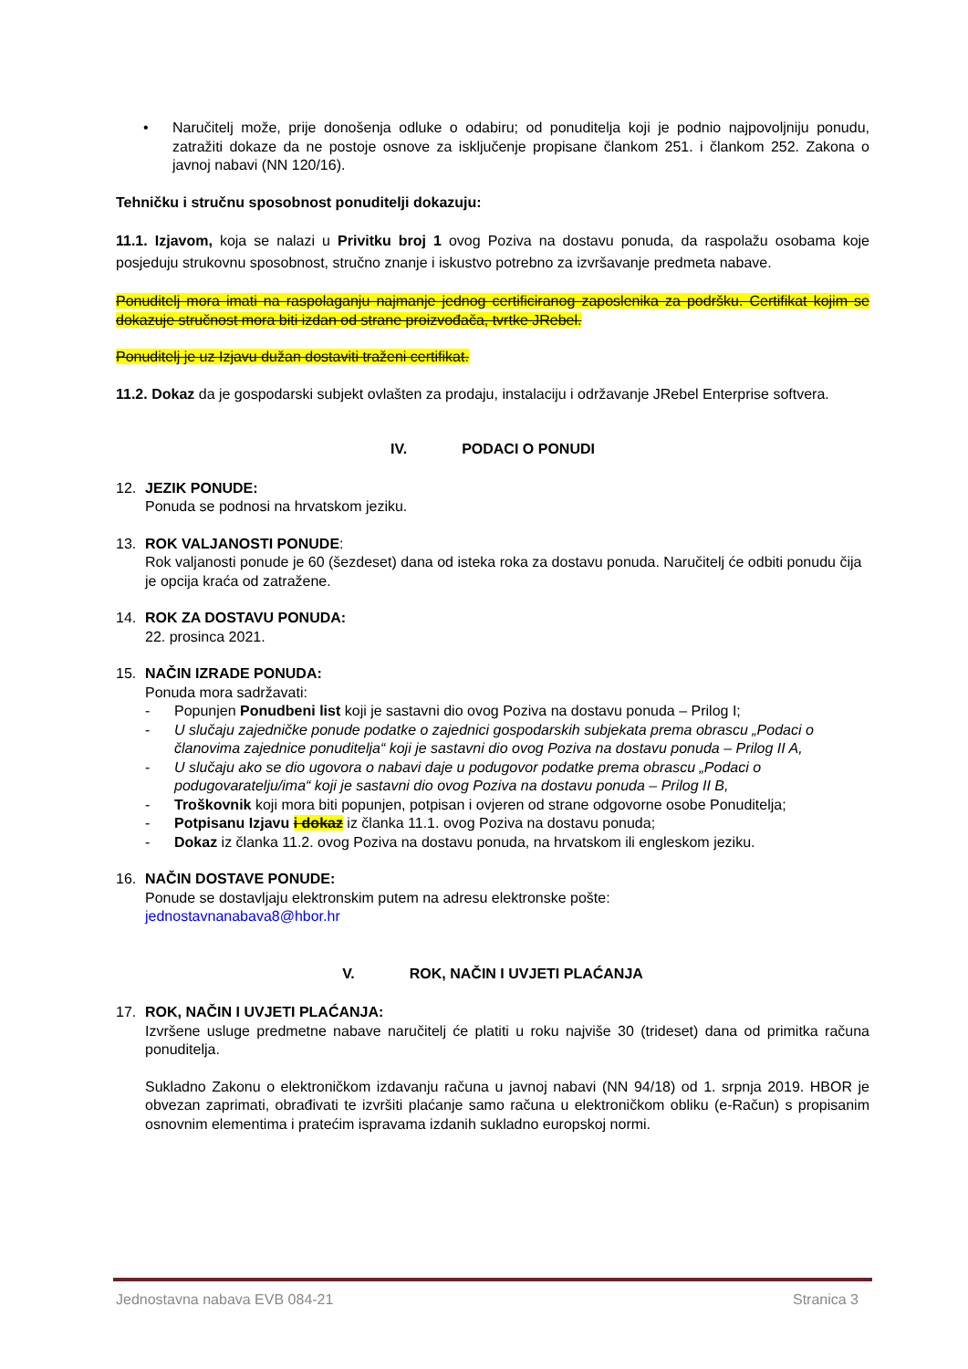• Naručitelj može, prije donošenja odluke o odabiru; od ponuditelja koji je podnio najpovoljniju ponudu, zatražiti dokaze da ne postoje osnove za isključenje propisane člankom 251. i člankom 252. Zakona o javnoj nabavi (NN 120/16).
Tehničku i stručnu sposobnost ponuditelji dokazuju:
11.1. Izjavom, koja se nalazi u Privitku broj 1 ovog Poziva na dostavu ponuda, da raspolažu osobama koje posjeduju strukovnu sposobnost, stručno znanje i iskustvo potrebno za izvršavanje predmeta nabave.
Ponuditelj mora imati na raspolaganju najmanje jednog certificiranog zaposlenika za podršku. Certifikat kojim se dokazuje stručnost mora biti izdan od strane proizvođača, tvrtke JRebel.
Ponuditelj je uz Izjavu dužan dostaviti traženi certifikat.
11.2. Dokaz da je gospodarski subjekt ovlašten za prodaju, instalaciju i održavanje JRebel Enterprise softvera.
IV. PODACI O PONUDI
12. JEZIK PONUDE:
Ponuda se podnosi na hrvatskom jeziku.
13. ROK VALJANOSTI PONUDE:
Rok valjanosti ponude je 60 (šezdeset) dana od isteka roka za dostavu ponuda. Naručitelj će odbiti ponudu čija je opcija kraća od zatražene.
14. ROK ZA DOSTAVU PONUDA:
22. prosinca 2021.
15. NAČIN IZRADE PONUDA:
Ponuda mora sadržavati:
- Popunjen Ponudbeni list koji je sastavni dio ovog Poziva na dostavu ponuda – Prilog I;
- U slučaju zajedničke ponude podatke o zajednici gospodarskih subjekata prema obrascu „Podaci o članovima zajednice ponuditelja“ koji je sastavni dio ovog Poziva na dostavu ponuda – Prilog II A,
- U slučaju ako se dio ugovora o nabavi daje u podugovor podatke prema obrascu „Podaci o podugovaratelju/ima“ koji je sastavni dio ovog Poziva na dostavu ponuda – Prilog II B,
- Troškovnik koji mora biti popunjen, potpisan i ovjeren od strane odgovorne osobe Ponuditelja;
- Potpisanu Izjavu i dokaz iz članka 11.1. ovog Poziva na dostavu ponuda;
- Dokaz iz članka 11.2. ovog Poziva na dostavu ponuda, na hrvatskom ili engleskom jeziku.
16. NAČIN DOSTAVE PONUDE:
Ponude se dostavljaju elektronskim putem na adresu elektronske pošte:
jednostavnanabava8@hbor.hr
V. ROK, NAČIN I UVJETI PLAĆANJA
17. ROK, NAČIN I UVJETI PLAĆANJA:
Izvršene usluge predmetne nabave naručitelj će platiti u roku najviše 30 (trideset) dana od primitka računa ponuditelja.
Sukladno Zakonu o elektroničkom izdavanju računa u javnoj nabavi (NN 94/18) od 1. srpnja 2019. HBOR je obvezan zaprimati, obrađivati te izvršiti plaćanje samo računa u elektroničkom obliku (e-Račun) s propisanim osnovnim elementima i pratećim ispravama izdanih sukladno europskoj normi.
Jednostavna nabava EVB 084-21 Stranica 3